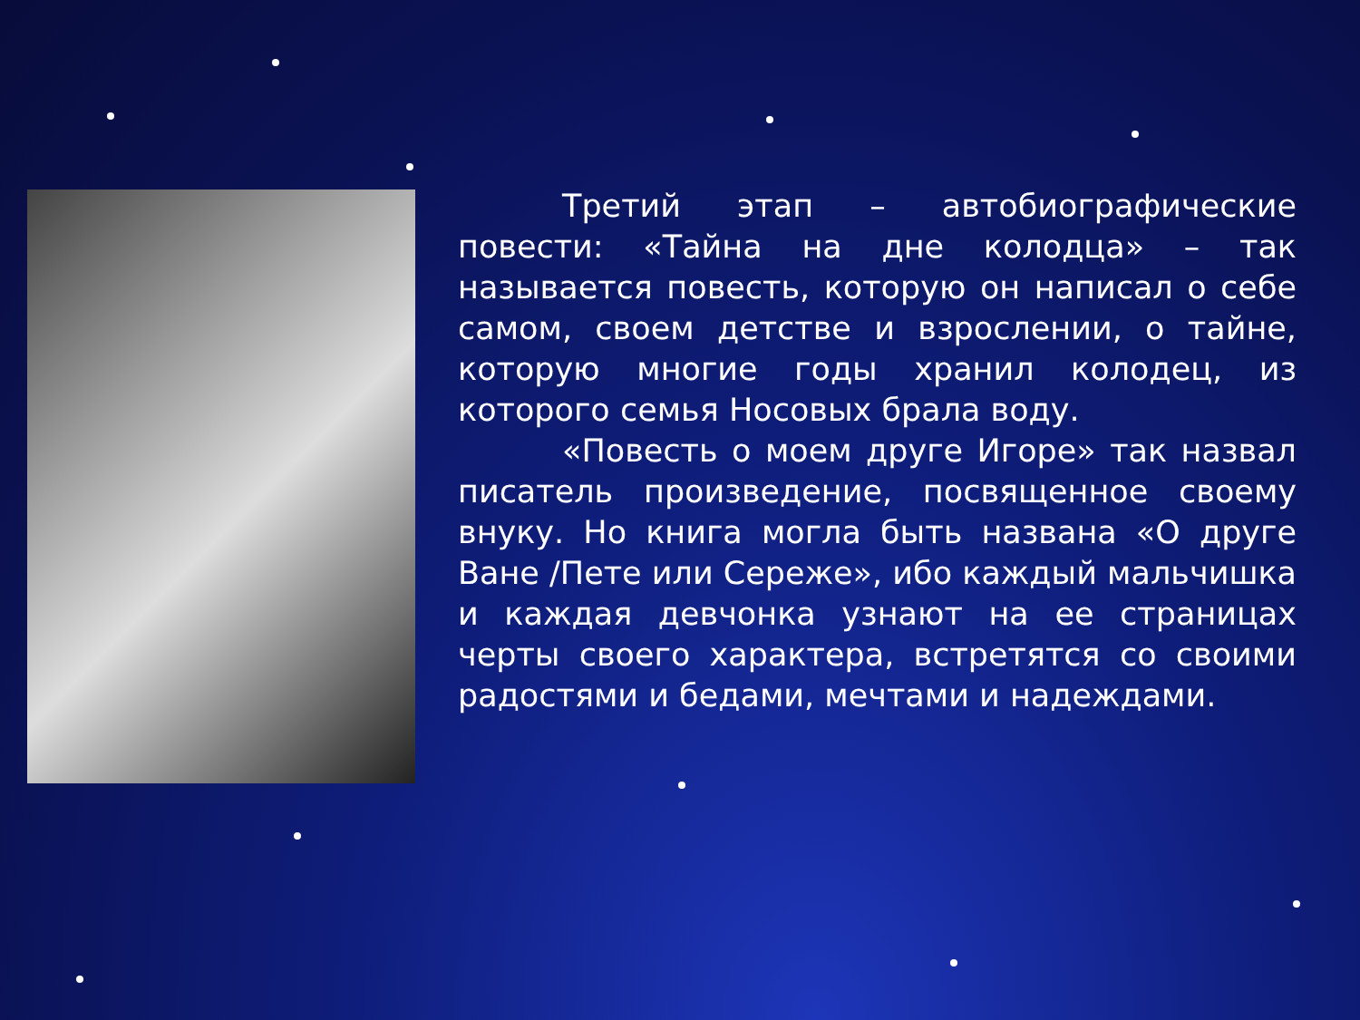Третий этап – автобиографические повести: «Тайна на дне колодца» – так называется повесть, которую он написал о себе самом, своем детстве и взрослении, о тайне, которую многие годы хранил колодец, из которого семья Носовых брала воду.
«Повесть о моем друге Игоре» так назвал писатель произведение, посвященное своему внуку. Но книга могла быть названа «О друге Ване /Пете или Сереже», ибо каждый мальчишка и каждая девчонка узнают на ее страницах черты своего характера, встретятся со своими радостями и бедами, мечтами и надеждами.